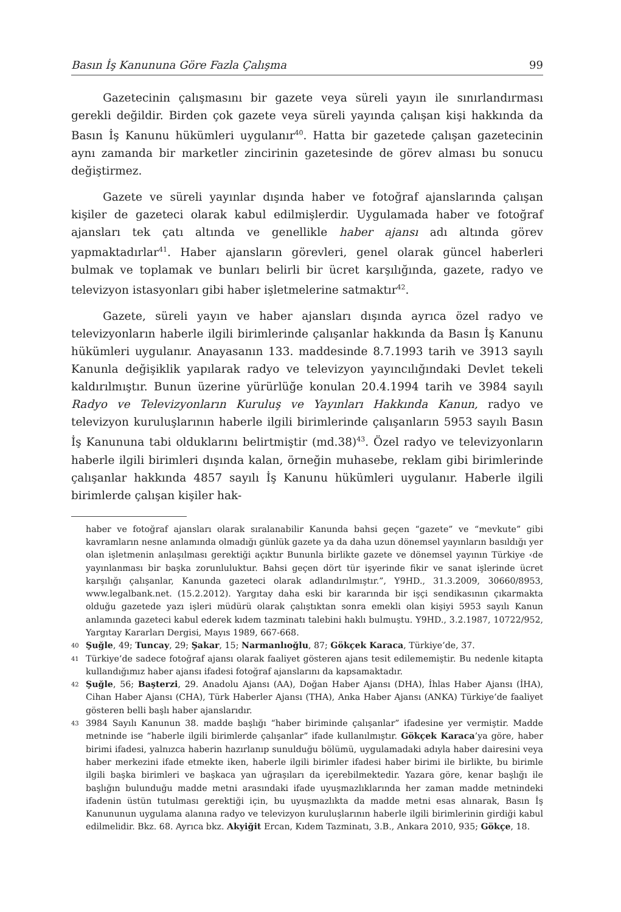Basın İş Kanununa Göre Fazla Çalışma 99
Gazetecinin çalışmasını bir gazete veya süreli yayın ile sınırlandırması gerekli değildir. Birden çok gazete veya süreli yayında çalışan kişi hakkında da Basın İş Kanunu hükümleri uygulanır<sup>40</sup>. Hatta bir gazetede çalışan gazetecinin aynı zamanda bir marketler zincirinin gazetesinde de görev alması bu sonucu değiştirmez.
Gazete ve süreli yayınlar dışında haber ve fotoğraf ajanslarında çalışan kişiler de gazeteci olarak kabul edilmişlerdir. Uygulamada haber ve fotoğraf ajansları tek çatı altında ve genellikle haber ajansı adı altında görev yapmaktadırlar<sup>41</sup>. Haber ajansların görevleri, genel olarak güncel haberleri bulmak ve toplamak ve bunları belirli bir ücret karşılığında, gazete, radyo ve televizyon istasyonları gibi haber işletmelerine satmaktır<sup>42</sup>.
Gazete, süreli yayın ve haber ajansları dışında ayrıca özel radyo ve televizyonların haberle ilgili birimlerinde çalışanlar hakkında da Basın İş Kanunu hükümleri uygulanır. Anayasanın 133. maddesinde 8.7.1993 tarih ve 3913 sayılı Kanunla değişiklik yapılarak radyo ve televizyon yayıncılığındaki Devlet tekeli kaldırılmıştır. Bunun üzerine yürürlüğe konulan 20.4.1994 tarih ve 3984 sayılı Radyo ve Televizyonların Kuruluş ve Yayınları Hakkında Kanun, radyo ve televizyon kuruluşlarının haberle ilgili birimlerinde çalışanların 5953 sayılı Basın İş Kanununa tabi olduklarını belirtmiştir (md.38)<sup>43</sup>. Özel radyo ve televizyonların haberle ilgili birimleri dışında kalan, örneğin muhasebe, reklam gibi birimlerinde çalışanlar hakkında 4857 sayılı İş Kanunu hükümleri uygulanır. Haberle ilgili birimlerde çalışan kişiler hak-
haber ve fotoğraf ajansları olarak sıralanabilir Kanunda bahsi geçen “gazete” ve “mevkute” gibi kavramların nesne anlamında olmadığı günlük gazete ya da daha uzun dönemsel yayınların basıldığı yer olan işletmenin anlaşılması gerektiği açıktır Bununla birlikte gazete ve dönemsel yayının Türkiye ‹de yayınlanması bir başka zorunluluktur. Bahsi geçen dört tür işyerinde fikir ve sanat işlerinde ücret karşılığı çalışanlar, Kanunda gazeteci olarak adlandırılmıştır.”, Y9HD., 31.3.2009, 30660/8953, www.legalbank.net. (15.2.2012). Yargıtay daha eski bir kararında bir işçi sendikasının çıkarmakta olduğu gazetede yazı işleri müdürü olarak çalıştıktan sonra emekli olan kişiyi 5953 sayılı Kanun anlamında gazeteci kabul ederek kıdem tazminatı talebini haklı bulmuştu. Y9HD., 3.2.1987, 10722/952, Yargıtay Kararları Dergisi, Mayıs 1989, 667-668.
<sup>40</sup> Şuğle, 49; Tuncay, 29; Şakar, 15; Narmanlıoğlu, 87; Gökçek Karaca, Türkiye’de, 37.
<sup>41</sup> Türkiye’de sadece fotoğraf ajansı olarak faaliyet gösteren ajans tesit edilememiştir. Bu nedenle kitapta kullandığımız haber ajansı ifadesi fotoğraf ajanslarını da kapsamaktadır.
<sup>42</sup> Şuğle, 56; Başterzi, 29. Anadolu Ajansı (AA), Doğan Haber Ajansı (DHA), İhlas Haber Ajansı (İHA), Cihan Haber Ajansı (CHA), Türk Haberler Ajansı (THA), Anka Haber Ajansı (ANKA) Türkiye’de faaliyet gösteren belli başlı haber ajanslarıdır.
<sup>43</sup> 3984 Sayılı Kanunun 38. madde başlığı “haber biriminde çalışanlar” ifadesine yer vermiştir. Madde metninde ise “haberle ilgili birimlerde çalışanlar” ifade kullanılmıştır. Gökçek Karaca’ya göre, haber birimi ifadesi, yalnızca haberin hazırlanıp sunulduğu bölümü, uygulamadaki adıyla haber dairesini veya haber merkezini ifade etmekte iken, haberle ilgili birimler ifadesi haber birimi ile birlikte, bu birimle ilgili başka birimleri ve başkaca yan uğraşıları da içerebilmektedir. Yazara göre, kenar başlığı ile başlığın bulunduğu madde metni arasındaki ifade uyuşmazlıklarında her zaman madde metnindeki ifadenin üstün tutulması gerektiği için, bu uyuşmazlıkta da madde metni esas alınarak, Basın İş Kanununun uygulama alanına radyo ve televizyon kuruluşlarının haberle ilgili birimlerinin girdiği kabul edilmelidir. Bkz. 68. Ayrıca bkz. Akyiğit Ercan, Kıdem Tazminatı, 3.B., Ankara 2010, 935; Gökçe, 18.